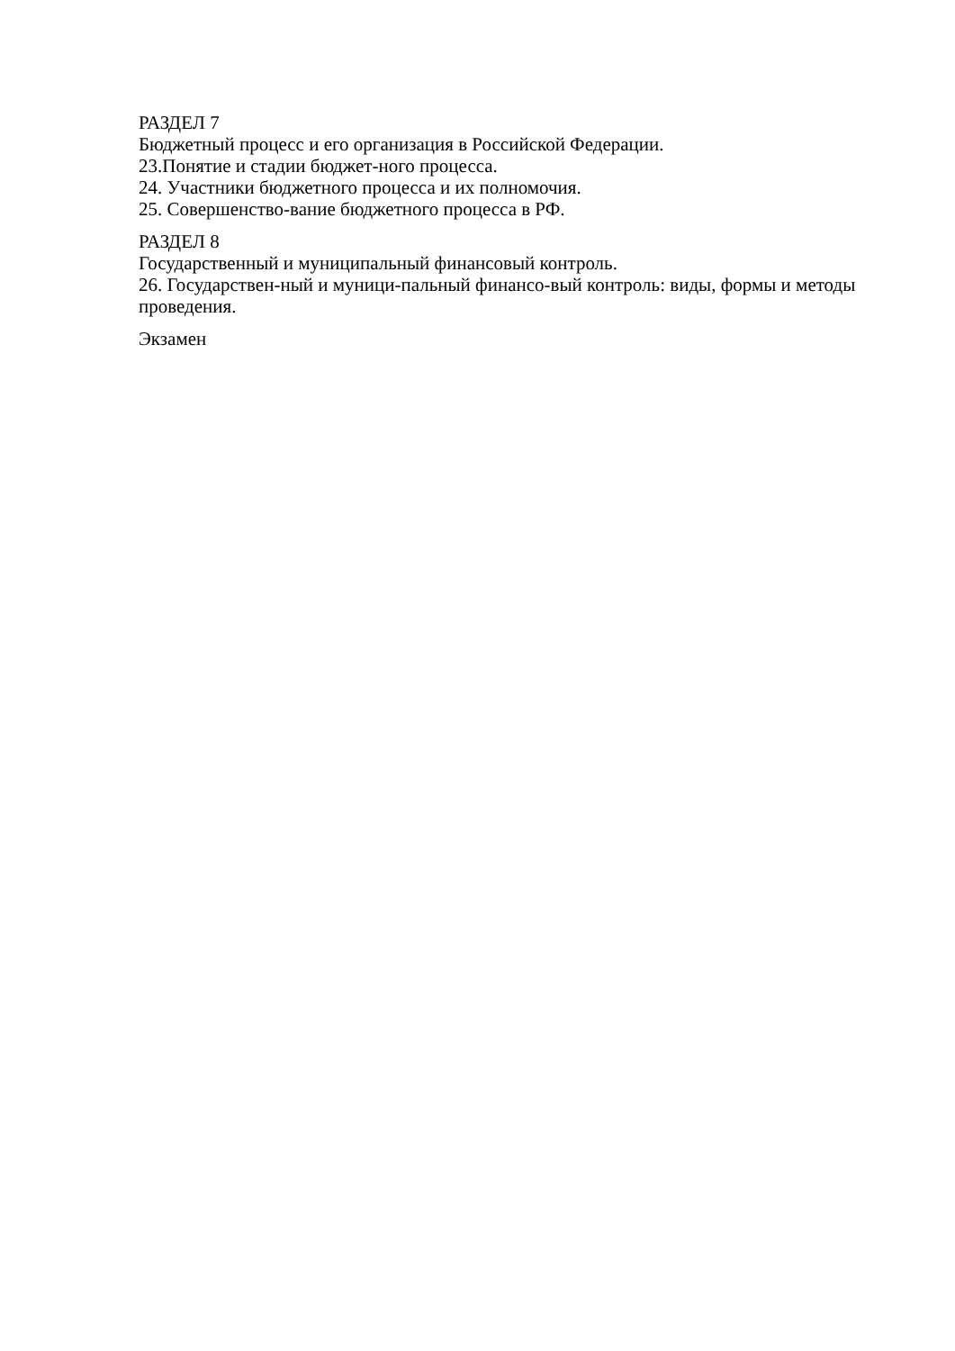РАЗДЕЛ 7
Бюджетный процесс и его организация в Российской Федерации.
23.Понятие и стадии бюджет-ного процесса.
24. Участники бюджетного процесса и их полномочия.
25. Совершенство-вание бюджетного процесса в РФ.
РАЗДЕЛ 8
Государственный и муниципальный финансовый контроль.
26. Государствен-ный и муници-пальный финансо-вый контроль: виды, формы и методы проведения.
Экзамен